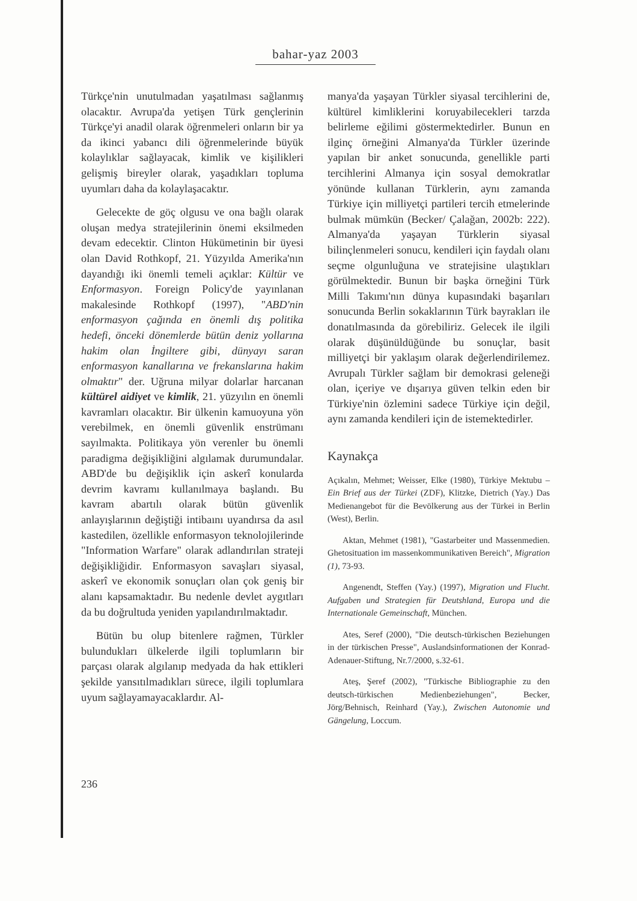bahar-yaz 2003
Türkçe'nin unutulmadan yaşatılması sağlanmış olacaktır. Avrupa'da yetişen Türk gençlerinin Türkçe'yi anadil olarak öğrenmeleri onların bir ya da ikinci yabancı dili öğrenmelerinde büyük kolaylıklar sağlayacak, kimlik ve kişilikleri gelişmiş bireyler olarak, yaşadıkları topluma uyumları daha da kolaylaşacaktır.
Gelecekte de göç olgusu ve ona bağlı olarak oluşan medya stratejilerinin önemi eksilmeden devam edecektir. Clinton Hükümetinin bir üyesi olan David Rothkopf, 21. Yüzyılda Amerika'nın dayandığı iki önemli temeli açıklar: Kültür ve Enformasyon. Foreign Policy'de yayınlanan makalesinde Rothkopf (1997), "ABD'nin enformasyon çağında en önemli dış politika hedefi, önceki dönemlerde bütün deniz yollarına hakim olan İngiltere gibi, dünyayı saran enformasyon kanallarına ve frekanslarına hakim olmaktır" der. Uğruna milyar dolarlar harcanan kültürel aidiyet ve kimlik, 21. yüzyılın en önemli kavramları olacaktır. Bir ülkenin kamuoyuna yön verebilmek, en önemli güvenlik enstrümanı sayılmakta. Politikaya yön verenler bu önemli paradigma değişikliğini algılamak durumundalar. ABD'de bu değişiklik için askerî konularda devrim kavramı kullanılmaya başlandı. Bu kavram abartılı olarak bütün güvenlik anlayışlarının değiştiği intibaını uyandırsa da asıl kastedilen, özellikle enformasyon teknolojilerinde "Information Warfare" olarak adlandırılan strateji değişikliğidir. Enformasyon savaşları siyasal, askerî ve ekonomik sonuçları olan çok geniş bir alanı kapsamaktadır. Bu nedenle devlet aygıtları da bu doğrultuda yeniden yapılandırılmaktadır.
Bütün bu olup bitenlere rağmen, Türkler bulundukları ülkelerde ilgili toplumların bir parçası olarak algılanıp medyada da hak ettikleri şekilde yansıtılmadıkları sürece, ilgili toplumlara uyum sağlayamayacaklardır. Al-
manya'da yaşayan Türkler siyasal tercihlerini de, kültürel kimliklerini koruyabilecekleri tarzda belirleme eğilimi göstermektedirler. Bunun en ilginç örneğini Almanya'da Türkler üzerinde yapılan bir anket sonucunda, genellikle parti tercihlerini Almanya için sosyal demokratlar yönünde kullanan Türklerin, aynı zamanda Türkiye için milliyetçi partileri tercih etmelerinde bulmak mümkün (Becker/ Çalağan, 2002b: 222). Almanya'da yaşayan Türklerin siyasal bilinçlenmeleri sonucu, kendileri için faydalı olanı seçme olgunluğuna ve stratejisine ulaştıkları görülmektedir. Bunun bir başka örneğini Türk Milli Takımı'nın dünya kupasındaki başarıları sonucunda Berlin sokaklarının Türk bayrakları ile donatılmasında da görebiliriz. Gelecek ile ilgili olarak düşünüldüğünde bu sonuçlar, basit milliyetçi bir yaklaşım olarak değerlendirilemez. Avrupalı Türkler sağlam bir demokrasi geleneği olan, içeriye ve dışarıya güven telkin eden bir Türkiye'nin özlemini sadece Türkiye için değil, aynı zamanda kendileri için de istemektedirler.
Kaynakça
Açıkalın, Mehmet; Weisser, Elke (1980), Türkiye Mektubu – Ein Brief aus der Türkei (ZDF), Klitzke, Dietrich (Yay.) Das Medienangebot für die Bevölkerung aus der Türkei in Berlin (West), Berlin.
Aktan, Mehmet (1981), "Gastarbeiter und Massenmedien. Ghetosituation im massenkommunikativen Bereich", Migration (1), 73-93.
Angenendt, Steffen (Yay.) (1997), Migration und Flucht. Aufgaben und Strategien für Deutshland, Europa und die Internationale Gemeinschaft, München.
Ates, Seref (2000), "Die deutsch-türkischen Beziehungen in der türkischen Presse", Auslandsinformationen der Konrad-Adenauer-Stiftung, Nr.7/2000, s.32-61.
Ateş, Şeref (2002), "Türkische Bibliographie zu den deutsch-türkischen Medienbeziehungen", Becker, Jörg/Behnisch, Reinhard (Yay.), Zwischen Autonomie und Gängelung, Loccum.
236